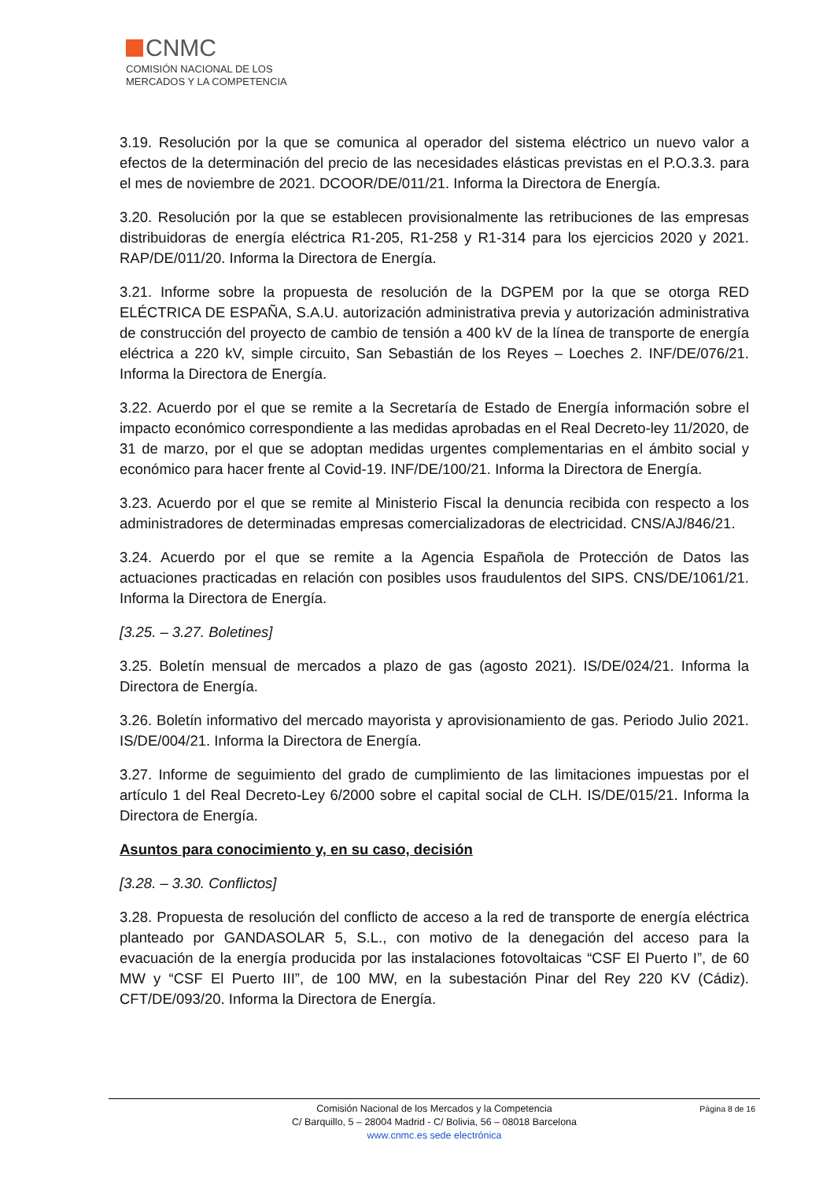CNMC
COMISIÓN NACIONAL DE LOS
MERCADOS Y LA COMPETENCIA
3.19. Resolución por la que se comunica al operador del sistema eléctrico un nuevo valor a efectos de la determinación del precio de las necesidades elásticas previstas en el P.O.3.3. para el mes de noviembre de 2021. DCOOR/DE/011/21. Informa la Directora de Energía.
3.20. Resolución por la que se establecen provisionalmente las retribuciones de las empresas distribuidoras de energía eléctrica R1-205, R1-258 y R1-314 para los ejercicios 2020 y 2021. RAP/DE/011/20. Informa la Directora de Energía.
3.21. Informe sobre la propuesta de resolución de la DGPEM por la que se otorga RED ELÉCTRICA DE ESPAÑA, S.A.U. autorización administrativa previa y autorización administrativa de construcción del proyecto de cambio de tensión a 400 kV de la línea de transporte de energía eléctrica a 220 kV, simple circuito, San Sebastián de los Reyes – Loeches 2. INF/DE/076/21. Informa la Directora de Energía.
3.22. Acuerdo por el que se remite a la Secretaría de Estado de Energía información sobre el impacto económico correspondiente a las medidas aprobadas en el Real Decreto-ley 11/2020, de 31 de marzo, por el que se adoptan medidas urgentes complementarias en el ámbito social y económico para hacer frente al Covid-19. INF/DE/100/21. Informa la Directora de Energía.
3.23. Acuerdo por el que se remite al Ministerio Fiscal la denuncia recibida con respecto a los administradores de determinadas empresas comercializadoras de electricidad. CNS/AJ/846/21.
3.24. Acuerdo por el que se remite a la Agencia Española de Protección de Datos las actuaciones practicadas en relación con posibles usos fraudulentos del SIPS. CNS/DE/1061/21. Informa la Directora de Energía.
[3.25. – 3.27. Boletines]
3.25. Boletín mensual de mercados a plazo de gas (agosto 2021). IS/DE/024/21. Informa la Directora de Energía.
3.26. Boletín informativo del mercado mayorista y aprovisionamiento de gas. Periodo Julio 2021. IS/DE/004/21. Informa la Directora de Energía.
3.27. Informe de seguimiento del grado de cumplimiento de las limitaciones impuestas por el artículo 1 del Real Decreto-Ley 6/2000 sobre el capital social de CLH. IS/DE/015/21. Informa la Directora de Energía.
Asuntos para conocimiento y, en su caso, decisión
[3.28. – 3.30. Conflictos]
3.28. Propuesta de resolución del conflicto de acceso a la red de transporte de energía eléctrica planteado por GANDASOLAR 5, S.L., con motivo de la denegación del acceso para la evacuación de la energía producida por las instalaciones fotovoltaicas “CSF El Puerto I”, de 60 MW y “CSF El Puerto III”, de 100 MW, en la subestación Pinar del Rey 220 KV (Cádiz). CFT/DE/093/20. Informa la Directora de Energía.
Página 8 de 16 Comisión Nacional de los Mercados y la Competencia
C/ Barquillo, 5 – 28004 Madrid - C/ Bolivia, 56 – 08018 Barcelona
www.cnmc.es sede electrónica